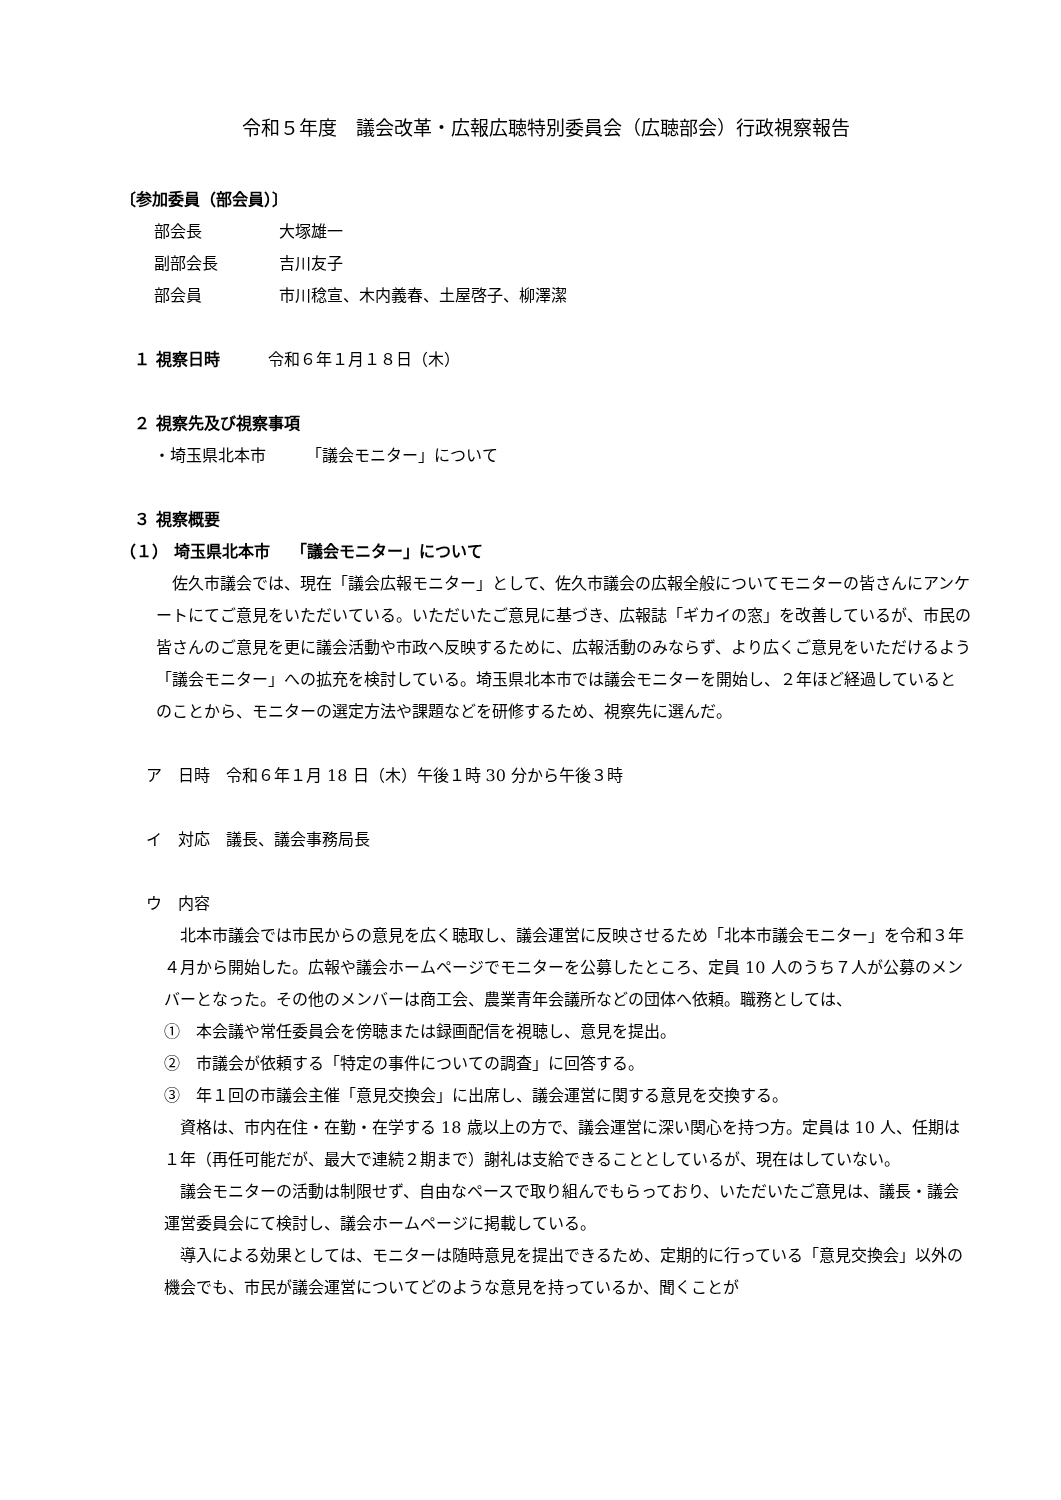令和５年度　議会改革・広報広聴特別委員会（広聴部会）行政視察報告
〔参加委員（部会員）〕
部会長 大塚雄一
副部会長 吉川友子
部会員 市川稔宣、木内義春、土屋啓子、柳澤潔
１ 視察日時　　　令和６年１月１８日（木）
２ 視察先及び視察事項
・埼玉県北本市　　　「議会モニター」について
３ 視察概要
（１） 埼玉県北本市　 「議会モニター」について
佐久市議会では、現在「議会広報モニター」として、佐久市議会の広報全般についてモニターの皆さんにアンケートにてご意見をいただいている。いただいたご意見に基づき、広報誌「ギカイの窓」を改善しているが、市民の皆さんのご意見を更に議会活動や市政へ反映するために、広報活動のみならず、より広くご意見をいただけるよう「議会モニター」への拡充を検討している。埼玉県北本市では議会モニターを開始し、２年ほど経過しているとのことから、モニターの選定方法や課題などを研修するため、視察先に選んだ。
ア　日時　令和６年１月 18 日（木）午後１時 30 分から午後３時
イ　対応　議長、議会事務局長
ウ　内容
北本市議会では市民からの意見を広く聴取し、議会運営に反映させるため「北本市議会モニター」を令和３年４月から開始した。広報や議会ホームページでモニターを公募したところ、定員 10 人のうち７人が公募のメンバーとなった。その他のメンバーは商工会、農業青年会議所などの団体へ依頼。職務としては、
①　本会議や常任委員会を傍聴または録画配信を視聴し、意見を提出。
②　市議会が依頼する「特定の事件についての調査」に回答する。
③　年１回の市議会主催「意見交換会」に出席し、議会運営に関する意見を交換する。
資格は、市内在住・在勤・在学する 18 歳以上の方で、議会運営に深い関心を持つ方。定員は 10 人、任期は１年（再任可能だが、最大で連続２期まで）謝礼は支給できることとしているが、現在はしていない。
議会モニターの活動は制限せず、自由なペースで取り組んでもらっており、いただいたご意見は、議長・議会運営委員会にて検討し、議会ホームページに掲載している。
導入による効果としては、モニターは随時意見を提出できるため、定期的に行っている「意見交換会」以外の機会でも、市民が議会運営についてどのような意見を持っているか、聞くことが